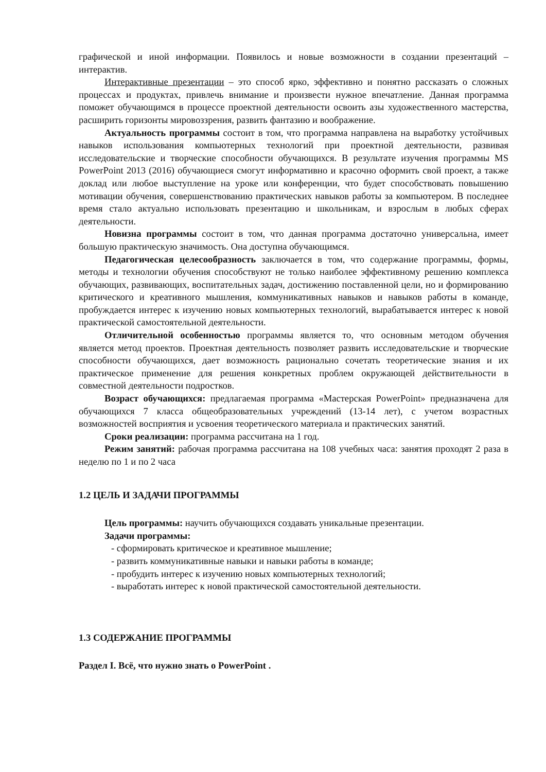графической и иной информации. Появилось и новые возможности в создании презентаций – интерактив.
Интерактивные презентации – это способ ярко, эффективно и понятно рассказать о сложных процессах и продуктах, привлечь внимание и произвести нужное впечатление. Данная программа поможет обучающимся в процессе проектной деятельности освоить азы художественного мастерства, расширить горизонты мировоззрения, развить фантазию и воображение.
Актуальность программы состоит в том, что программа направлена на выработку устойчивых навыков использования компьютерных технологий при проектной деятельности, развивая исследовательские и творческие способности обучающихся. В результате изучения программы MS PowerPoint 2013 (2016) обучающиеся смогут информативно и красочно оформить свой проект, а также доклад или любое выступление на уроке или конференции, что будет способствовать повышению мотивации обучения, совершенствованию практических навыков работы за компьютером. В последнее время стало актуально использовать презентацию и школьникам, и взрослым в любых сферах деятельности.
Новизна программы состоит в том, что данная программа достаточно универсальна, имеет большую практическую значимость. Она доступна обучающимся.
Педагогическая целесообразность заключается в том, что содержание программы, формы, методы и технологии обучения способствуют не только наиболее эффективному решению комплекса обучающих, развивающих, воспитательных задач, достижению поставленной цели, но и формированию критического и креативного мышления, коммуникативных навыков и навыков работы в команде, пробуждается интерес к изучению новых компьютерных технологий, вырабатывается интерес к новой практической самостоятельной деятельности.
Отличительной особенностью программы является то, что основным методом обучения является метод проектов. Проектная деятельность позволяет развить исследовательские и творческие способности обучающихся, дает возможность рационально сочетать теоретические знания и их практическое применение для решения конкретных проблем окружающей действительности в совместной деятельности подростков.
Возраст обучающихся: предлагаемая программа «Мастерская PowerPoint» предназначена для обучающихся 7 класса общеобразовательных учреждений (13-14 лет), с учетом возрастных возможностей восприятия и усвоения теоретического материала и практических занятий.
Сроки реализации: программа рассчитана на 1 год.
Режим занятий: рабочая программа рассчитана на 108 учебных часа: занятия проходят 2 раза в неделю по 1 и по 2 часа
1.2 ЦЕЛЬ И ЗАДАЧИ ПРОГРАММЫ
Цель программы: научить обучающихся создавать уникальные презентации.
Задачи программы:
- сформировать критическое и креативное мышление;
- развить коммуникативные навыки и навыки работы в команде;
- пробудить интерес к изучению новых компьютерных технологий;
- выработать интерес к новой практической самостоятельной деятельности.
1.3 СОДЕРЖАНИЕ ПРОГРАММЫ
Раздел I. Всё, что нужно знать о PowerPoint .